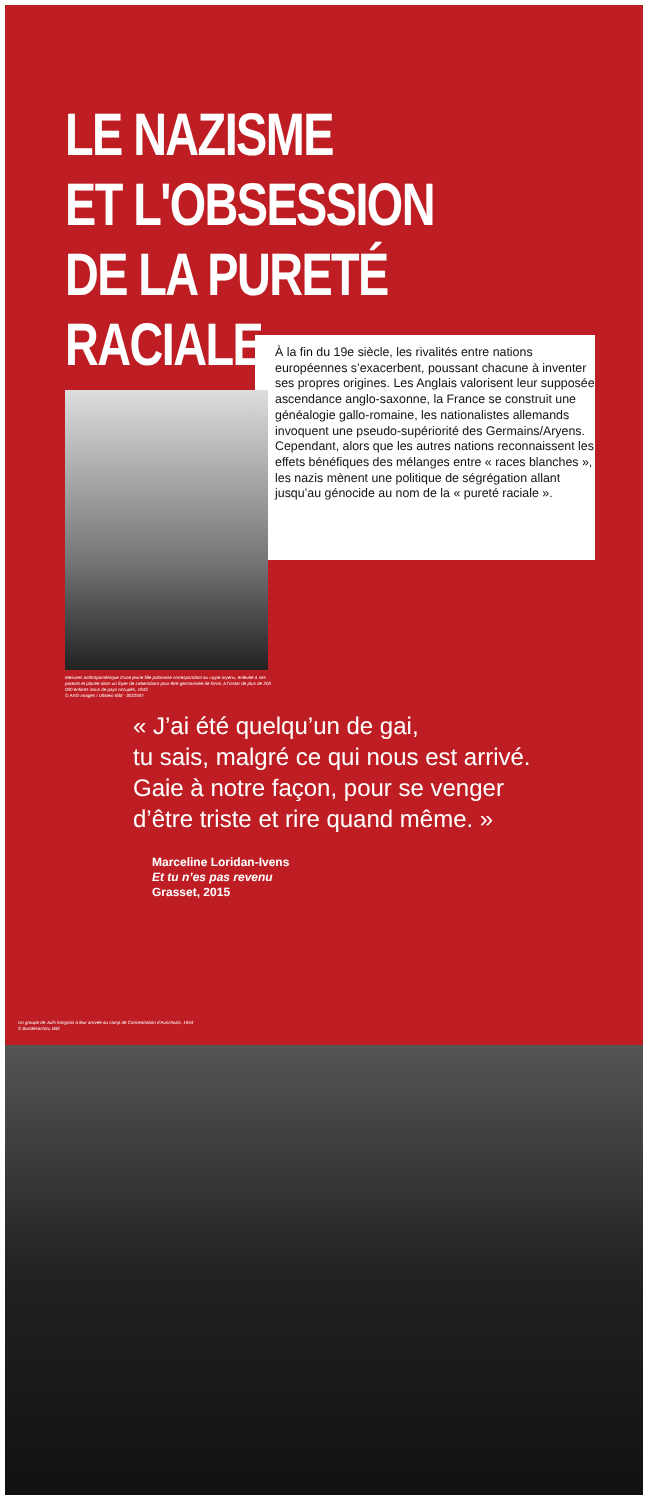LE NAZISME
ET L'OBSESSION
DE LA PURETÉ RACIALE
À la fin du 19e siècle, les rivalités entre nations européennes s’exacerbent, poussant chacune à inventer ses propres origines. Les Anglais valorisent leur supposée ascendance anglo-saxonne, la France se construit une généalogie gallo-romaine, les nationalistes allemands invoquent une pseudo-supériorité des Germains/Aryens. Cependant, alors que les autres nations reconnaissent les effets bénéfiques des mélanges entre « races blanches », les nazis mènent une politique de ségrégation allant jusqu’au génocide au nom de la « pureté raciale ».
Mesures anthropométrique d’une jeune fille polonaise correspondant au «type aryen», enlevée à ses parents et placée dans un foyer de Lebensborn pour être germanisée de force, à l’instar de plus de 200 000 enfants issus de pays occupés, 1943
© AKG-images / Ullstein Bild - 3022597
« J’ai été quelqu’un de gai,
tu sais, malgré ce qui nous est arrivé.
Gaie à notre façon, pour se venger
d’être triste et rire quand même. »
Marceline Loridan-Ivens
Et tu n’es pas revenu
Grasset, 2015
Un groupe de Juifs hongrois à leur arrivée au camp de Concentration d’Auschwitz, 1944
© Bundesarchiv, Bild